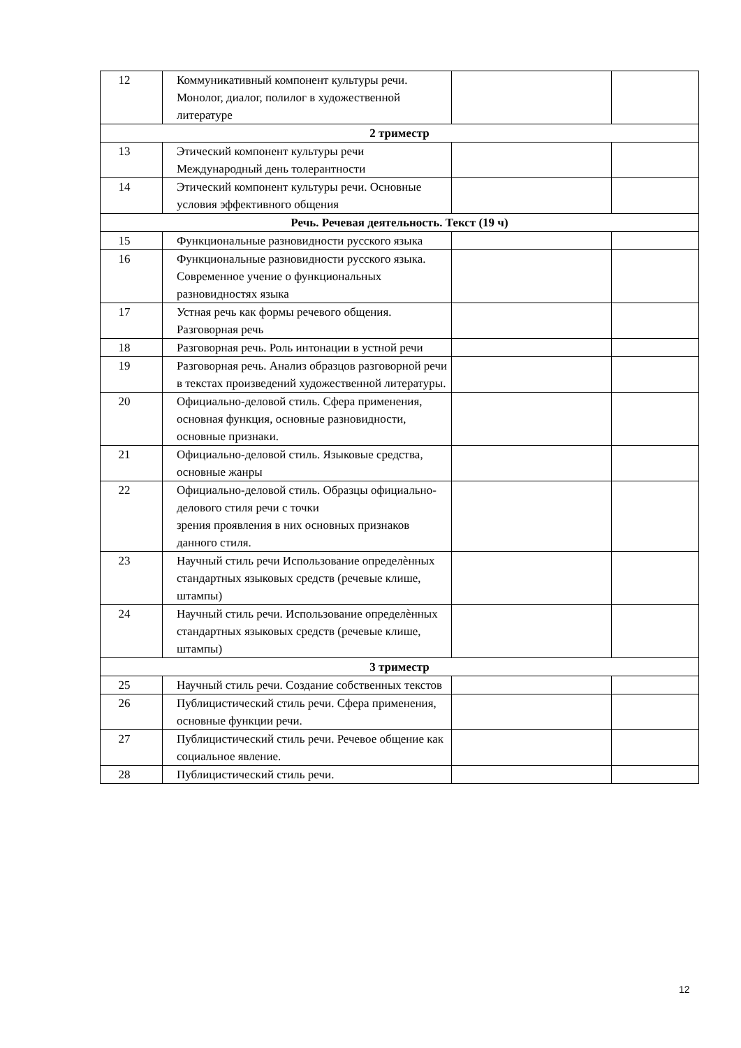| 12 | Коммуникативный компонент культуры речи. Монолог, диалог, полилог в художественной литературе | | |
| 2 триместр | | | |
| 13 | Этический компонент культуры речи Международный день толерантности | | |
| 14 | Этический компонент культуры речи. Основные условия эффективного общения | | |
| Речь. Речевая деятельность. Текст (19 ч) | | | |
| 15 | Функциональные разновидности русского языка | | |
| 16 | Функциональные разновидности русского языка. Современное учение о функциональных разновидностях языка | | |
| 17 | Устная речь как формы речевого общения. Разговорная речь | | |
| 18 | Разговорная речь. Роль интонации в устной речи | | |
| 19 | Разговорная речь. Анализ образцов разговорной речи в текстах произведений художественной литературы. | | |
| 20 | Официально-деловой стиль. Сфера применения, основная функция, основные разновидности, основные признаки. | | |
| 21 | Официально-деловой стиль. Языковые средства, основные жанры | | |
| 22 | Официально-деловой стиль. Образцы официально-делового стиля речи с точки зрения проявления в них основных признаков данного стиля. | | |
| 23 | Научный стиль речи Использование определѐнных стандартных языковых средств (речевые клише, штампы) | | |
| 24 | Научный стиль речи. Использование определѐнных стандартных языковых средств (речевые клише, штампы) | | |
| 3 триместр | | | |
| 25 | Научный стиль речи. Создание собственных текстов | | |
| 26 | Публицистический стиль речи. Сфера применения, основные функции речи. | | |
| 27 | Публицистический стиль речи. Речевое общение как социальное явление. | | |
| 28 | Публицистический стиль речи. | | |
12